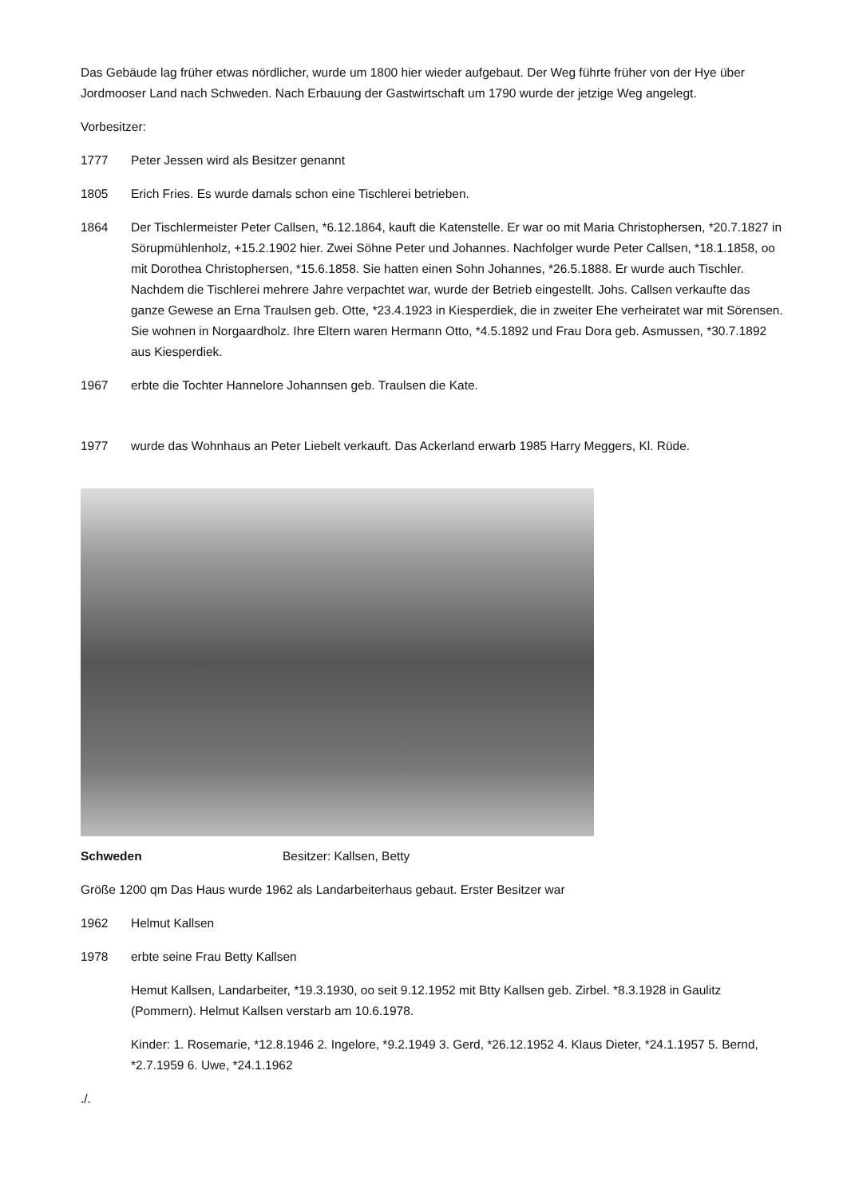Das Gebäude lag früher etwas nördlicher, wurde um 1800 hier wieder aufgebaut. Der Weg führte früher von der Hye über Jordmooser Land nach Schweden. Nach Erbauung der Gastwirtschaft um 1790 wurde der jetzige Weg angelegt.
Vorbesitzer:
1777 Peter Jessen wird als Besitzer genannt
1805 Erich Fries. Es wurde damals schon eine Tischlerei betrieben.
1864 Der Tischlermeister Peter Callsen, *6.12.1864, kauft die Katenstelle. Er war oo mit Maria Christophersen, *20.7.1827 in Sörupmühlenholz, +15.2.1902 hier. Zwei Söhne Peter und Johannes. Nachfolger wurde Peter Callsen, *18.1.1858, oo mit Dorothea Christophersen, *15.6.1858. Sie hatten einen Sohn Johannes, *26.5.1888. Er wurde auch Tischler. Nachdem die Tischlerei mehrere Jahre verpachtet war, wurde der Betrieb eingestellt. Johs. Callsen verkaufte das ganze Gewese an Erna Traulsen geb. Otte, *23.4.1923 in Kiesperdiek, die in zweiter Ehe verheiratet war mit Sörensen. Sie wohnen in Norgaardholz. Ihre Eltern waren Hermann Otto, *4.5.1892 und Frau Dora geb. Asmussen, *30.7.1892 aus Kiesperdiek.
1967 erbte die Tochter Hannelore Johannsen geb. Traulsen die Kate.
1977 wurde das Wohnhaus an Peter Liebelt verkauft. Das Ackerland erwarb 1985 Harry Meggers, Kl. Rüde.
Schweden Besitzer: Kallsen, Betty
Größe 1200 qm Das Haus wurde 1962 als Landarbeiterhaus gebaut. Erster Besitzer war
1962 Helmut Kallsen
1978 erbte seine Frau Betty Kallsen
Hemut Kallsen, Landarbeiter, *19.3.1930, oo seit 9.12.1952 mit Btty Kallsen geb. Zirbel. *8.3.1928 in Gaulitz (Pommern). Helmut Kallsen verstarb am 10.6.1978.
Kinder: 1. Rosemarie, *12.8.1946 2. Ingelore, *9.2.1949 3. Gerd, *26.12.1952 4. Klaus Dieter, *24.1.1957 5. Bernd, *2.7.1959 6. Uwe, *24.1.1962
./.